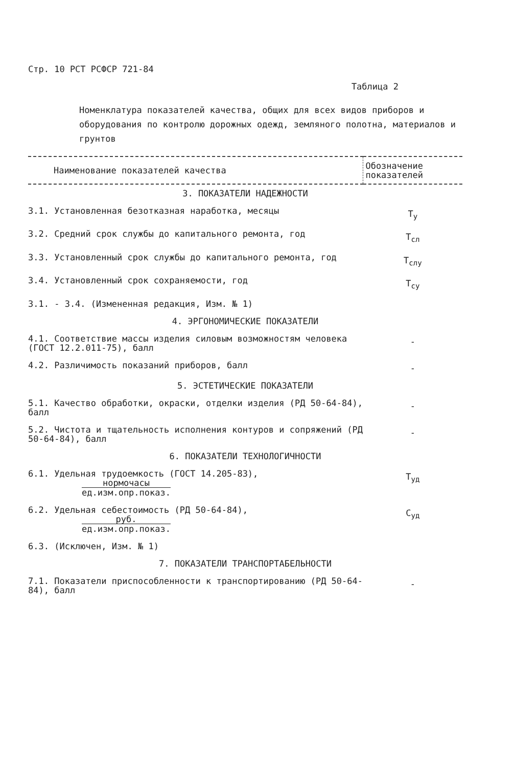Стр. 10 РСТ РСФСР 721-84
Таблица 2
Номенклатура показателей качества, общих для всех видов приборов и оборудования по контролю дорожных одежд, земляного полотна, материалов и грунтов
| Наименование показателей качества | Обозначение показателей |
| --- | --- |
| 3. ПОКАЗАТЕЛИ НАДЕЖНОСТИ | |
| 3.1. Установленная безотказная наработка, месяцы | Т<sub>у</sub> |
| 3.2. Средний срок службы до капитального ремонта, год | Т<sub>сл</sub> |
| 3.3. Установленный срок службы до капитального ремонта, год | Т<sub>слу</sub> |
| 3.4. Установленный срок сохраняемости, год | Т<sub>су</sub> |
| 3.1. - 3.4. (Измененная редакция, Изм. № 1) | |
| 4. ЭРГОНОМИЧЕСКИЕ ПОКАЗАТЕЛИ | |
| 4.1. Соответствие массы изделия силовым возможностям человека (ГОСТ 12.2.011-75), балл | - |
| 4.2. Различимость показаний приборов, балл | - |
| 5. ЭСТЕТИЧЕСКИЕ ПОКАЗАТЕЛИ | |
| 5.1. Качество обработки, окраски, отделки изделия (РД 50-64-84), балл | - |
| 5.2. Чистота и тщательность исполнения контуров и сопряжений (РД 50-64-84), балл | - |
| 6. ПОКАЗАТЕЛИ ТЕХНОЛОГИЧНОСТИ | |
| 6.1. Удельная трудоемкость (ГОСТ 14.205-83), нормочасы ед.изм.опр.показ. | Т<sub>уд</sub> |
| 6.2. Удельная себестоимость (РД 50-64-84), руб. ед.изм.опр.показ. | С<sub>уд</sub> |
| 6.3. (Исключен, Изм. № 1) | |
| 7. ПОКАЗАТЕЛИ ТРАНСПОРТАБЕЛЬНОСТИ | |
| 7.1. Показатели приспособленности к транспортированию (РД 50-64-84), балл | - |